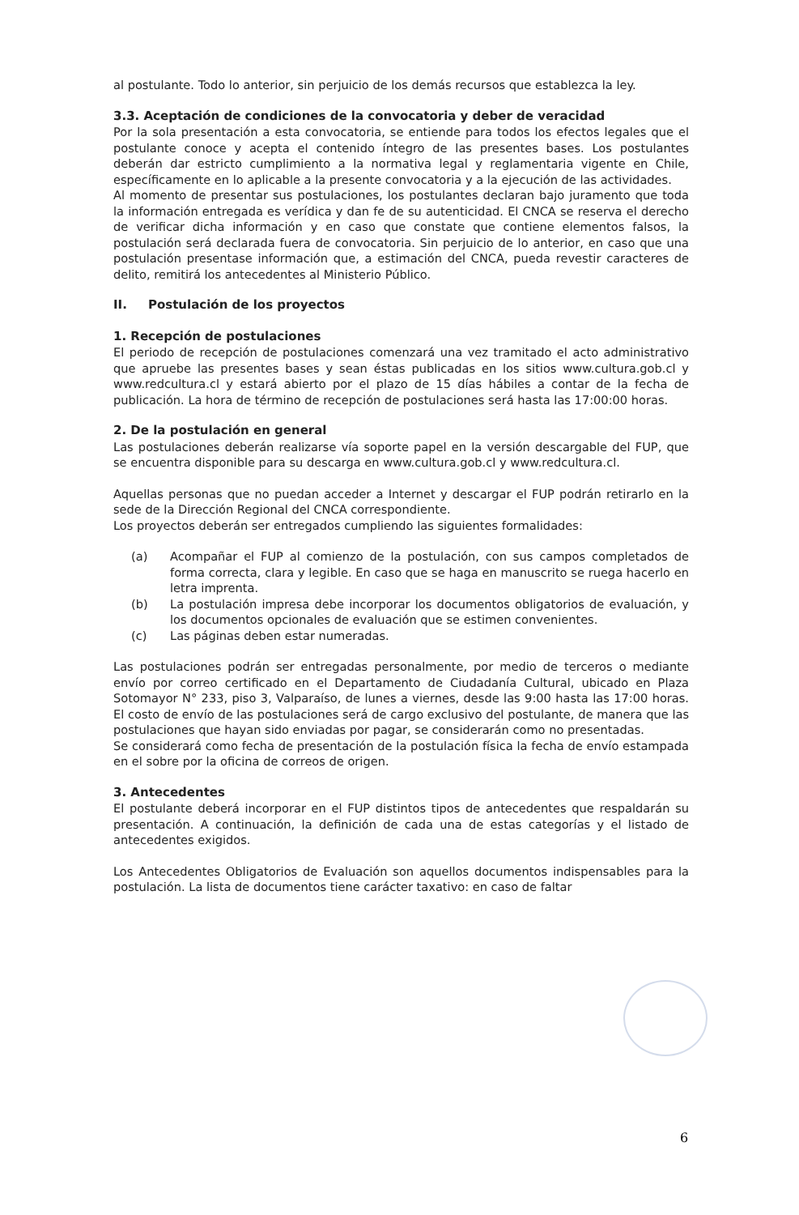al postulante. Todo lo anterior, sin perjuicio de los demás recursos que establezca la ley.
3.3. Aceptación de condiciones de la convocatoria y deber de veracidad
Por la sola presentación a esta convocatoria, se entiende para todos los efectos legales que el postulante conoce y acepta el contenido íntegro de las presentes bases. Los postulantes deberán dar estricto cumplimiento a la normativa legal y reglamentaria vigente en Chile, específicamente en lo aplicable a la presente convocatoria y a la ejecución de las actividades.
Al momento de presentar sus postulaciones, los postulantes declaran bajo juramento que toda la información entregada es verídica y dan fe de su autenticidad. El CNCA se reserva el derecho de verificar dicha información y en caso que constate que contiene elementos falsos, la postulación será declarada fuera de convocatoria. Sin perjuicio de lo anterior, en caso que una postulación presentase información que, a estimación del CNCA, pueda revestir caracteres de delito, remitirá los antecedentes al Ministerio Público.
II. Postulación de los proyectos
1. Recepción de postulaciones
El periodo de recepción de postulaciones comenzará una vez tramitado el acto administrativo que apruebe las presentes bases y sean éstas publicadas en los sitios www.cultura.gob.cl y www.redcultura.cl y estará abierto por el plazo de 15 días hábiles a contar de la fecha de publicación. La hora de término de recepción de postulaciones será hasta las 17:00:00 horas.
2. De la postulación en general
Las postulaciones deberán realizarse vía soporte papel en la versión descargable del FUP, que se encuentra disponible para su descarga en www.cultura.gob.cl y www.redcultura.cl.
Aquellas personas que no puedan acceder a Internet y descargar el FUP podrán retirarlo en la sede de la Dirección Regional del CNCA correspondiente.
Los proyectos deberán ser entregados cumpliendo las siguientes formalidades:
(a) Acompañar el FUP al comienzo de la postulación, con sus campos completados de forma correcta, clara y legible. En caso que se haga en manuscrito se ruega hacerlo en letra imprenta.
(b) La postulación impresa debe incorporar los documentos obligatorios de evaluación, y los documentos opcionales de evaluación que se estimen convenientes.
(c) Las páginas deben estar numeradas.
Las postulaciones podrán ser entregadas personalmente, por medio de terceros o mediante envío por correo certificado en el Departamento de Ciudadanía Cultural, ubicado en Plaza Sotomayor N° 233, piso 3, Valparaíso, de lunes a viernes, desde las 9:00 hasta las 17:00 horas. El costo de envío de las postulaciones será de cargo exclusivo del postulante, de manera que las postulaciones que hayan sido enviadas por pagar, se considerarán como no presentadas.
Se considerará como fecha de presentación de la postulación física la fecha de envío estampada en el sobre por la oficina de correos de origen.
3. Antecedentes
El postulante deberá incorporar en el FUP distintos tipos de antecedentes que respaldarán su presentación. A continuación, la definición de cada una de estas categorías y el listado de antecedentes exigidos.
Los Antecedentes Obligatorios de Evaluación son aquellos documentos indispensables para la postulación. La lista de documentos tiene carácter taxativo: en caso de faltar
6